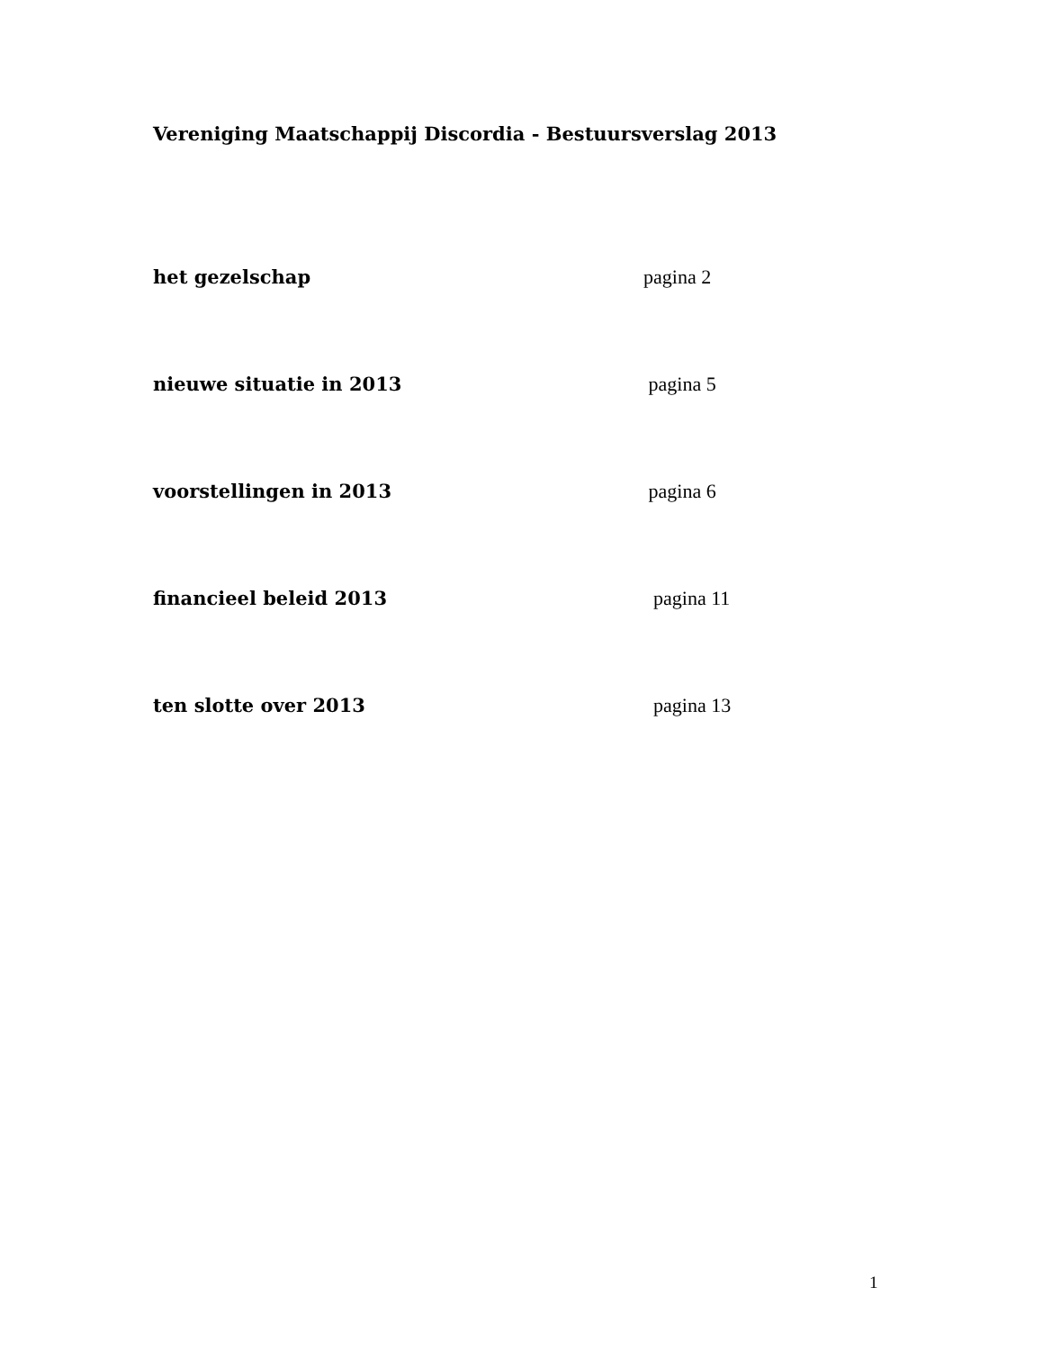Vereniging Maatschappij Discordia - Bestuursverslag 2013
het gezelschap pagina 2
nieuwe situatie in 2013 pagina 5
voorstellingen in 2013 pagina 6
financieel beleid 2013 pagina 11
ten slotte over 2013 pagina 13
1